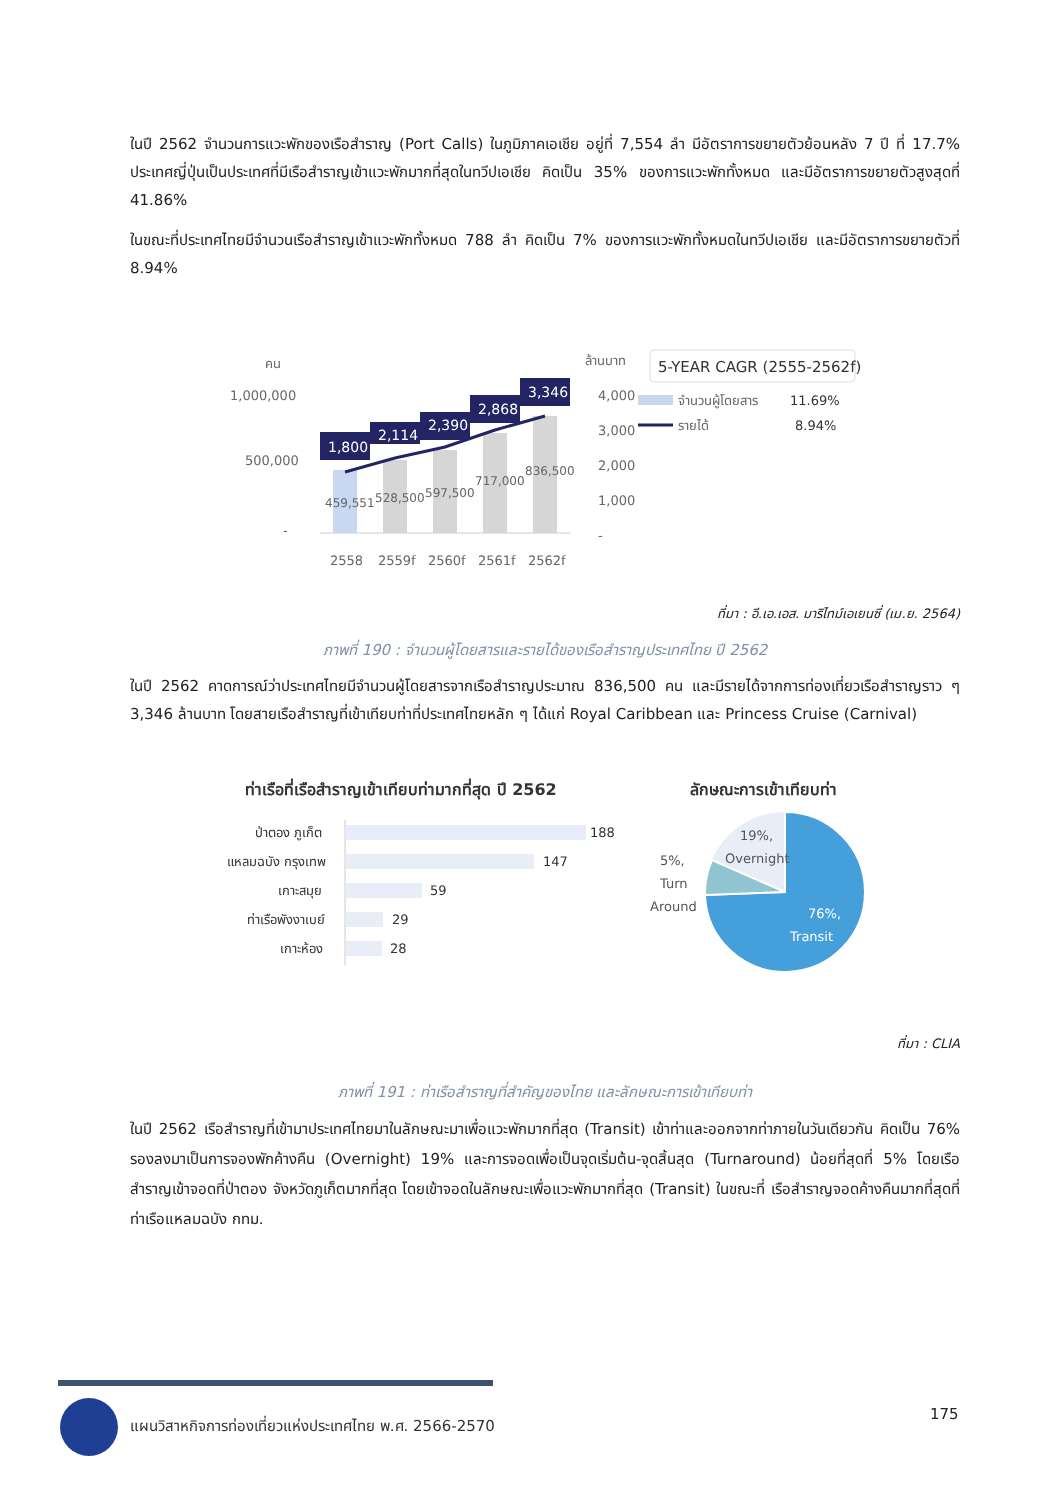ในปี 2562 จำนวนการแวะพักของเรือสำราญ (Port Calls) ในภูมิภาคเอเชีย อยู่ที่ 7,554 ลำ มีอัตราการขยายตัวย้อนหลัง 7 ปี ที่ 17.7% ประเทศญี่ปุ่นเป็นประเทศที่มีเรือสำราญเข้าแวะพักมากที่สุดในทวีปเอเชีย คิดเป็น 35% ของการแวะพักทั้งหมด และมีอัตราการขยายตัวสูงสุดที่ 41.86%
ในขณะที่ประเทศไทยมีจำนวนเรือสำราญเข้าแวะพักทั้งหมด 788 ลำ คิดเป็น 7% ของการแวะพักทั้งหมดในทวีปเอเชีย และมีอัตราการขยายตัวที่ 8.94%
คน
1,000,000
500,000
-
1,800
2,114
2,390
2,868
3,346
459,551
528,500
597,500
717,000
836,500
2558
2559f
2560f
2561f
2562f
ล้านบาท
4,000
3,000
2,000
1,000
-
5-YEAR CAGR (2555-2562f)
จำนวนผู้โดยสาร
11.69%
รายได้
8.94%
ที่มา : อี.เอ.เอส. มาริไทม์เอเยนซี่ (เม.ย. 2564)
ภาพที่ 190 : จำนวนผู้โดยสารและรายได้ของเรือสำราญประเทศไทย ปี 2562
ในปี 2562 คาดการณ์ว่าประเทศไทยมีจำนวนผู้โดยสารจากเรือสำราญประมาณ 836,500 คน และมีรายได้จากการท่องเที่ยวเรือสำราญราว ๆ 3,346 ล้านบาท โดยสายเรือสำราญที่เข้าเทียบท่าที่ประเทศไทยหลัก ๆ ได้แก่ Royal Caribbean และ Princess Cruise (Carnival)
ท่าเรือที่เรือสำราญเข้าเทียบท่ามากที่สุด ปี 2562
ลักษณะการเข้าเทียบท่า
ป่าตอง ภูเก็ต
188
แหลมฉบัง กรุงเทพ
147
เกาะสมุย
59
ท่าเรือพังงาเบย์
29
เกาะห้อง
28
19%,
Overnight
5%,
Turn
Around
76%,
Transit
ที่มา : CLIA
ภาพที่ 191 : ท่าเรือสำราญที่สำคัญของไทย และลักษณะการเข้าเทียบท่า
ในปี 2562 เรือสำราญที่เข้ามาประเทศไทยมาในลักษณะมาเพื่อแวะพักมากที่สุด (Transit) เข้าท่าและออกจากท่าภายในวันเดียวกัน คิดเป็น 76% รองลงมาเป็นการจองพักค้างคืน (Overnight) 19% และการจอดเพื่อเป็นจุดเริ่มต้น-จุดสิ้นสุด (Turnaround) น้อยที่สุดที่ 5% โดยเรือสำราญเข้าจอดที่ป่าตอง จังหวัดภูเก็ตมากที่สุด โดยเข้าจอดในลักษณะเพื่อแวะพักมากที่สุด (Transit) ในขณะที่ เรือสำราญจอดค้างคืนมากที่สุดที่ท่าเรือแหลมฉบัง กทม.
แผนวิสาหกิจการท่องเที่ยวแห่งประเทศไทย พ.ศ. 2566-2570
175